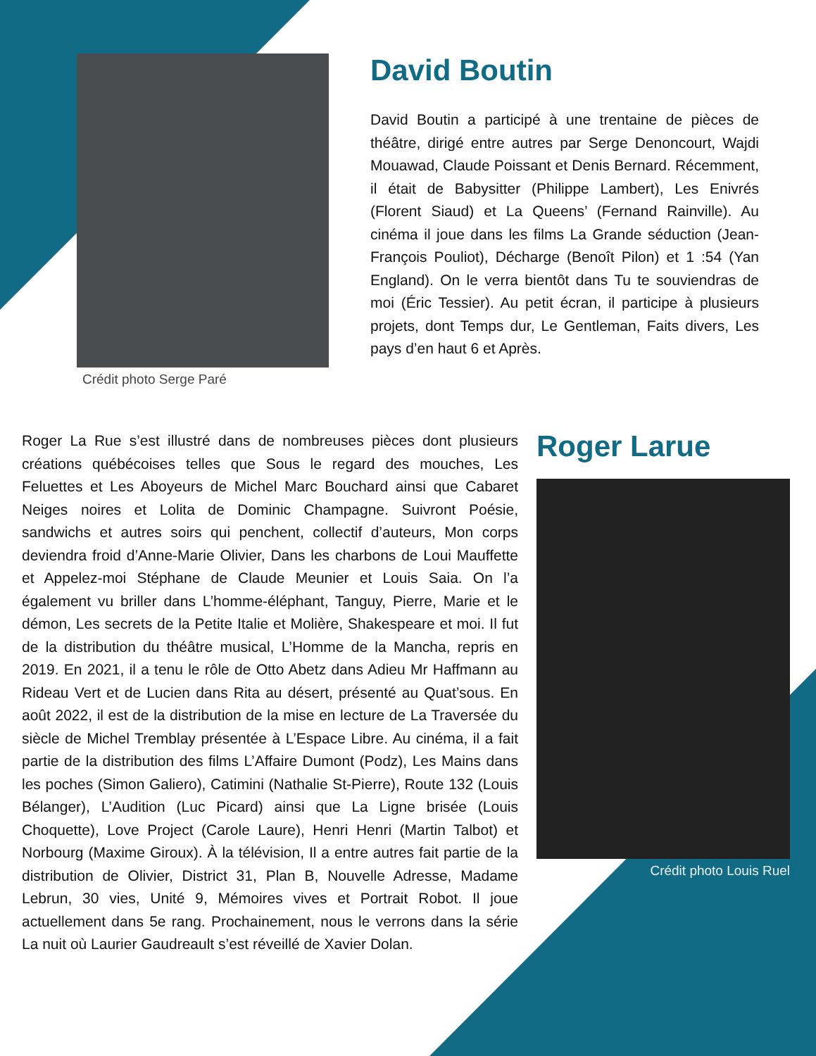Crédit photo Serge Paré
David Boutin
David Boutin a participé à une trentaine de pièces de théâtre, dirigé entre autres par Serge Denoncourt, Wajdi Mouawad, Claude Poissant et Denis Bernard. Récemment, il était de Babysitter (Philippe Lambert), Les Enivrés (Florent Siaud) et La Queens’ (Fernand Rainville). Au cinéma il joue dans les films La Grande séduction (Jean-François Pouliot), Décharge (Benoît Pilon) et 1 :54 (Yan England). On le verra bientôt dans Tu te souviendras de moi (Éric Tessier). Au petit écran, il participe à plusieurs projets, dont Temps dur, Le Gentleman, Faits divers, Les pays d’en haut 6 et Après.
Roger La Rue s’est illustré dans de nombreuses pièces dont plusieurs créations québécoises telles que Sous le regard des mouches, Les Feluettes et Les Aboyeurs de Michel Marc Bouchard ainsi que Cabaret Neiges noires et Lolita de Dominic Champagne. Suivront Poésie, sandwichs et autres soirs qui penchent, collectif d’auteurs, Mon corps deviendra froid d’Anne-Marie Olivier, Dans les charbons de Loui Mauffette et Appelez-moi Stéphane de Claude Meunier et Louis Saia. On l’a également vu briller dans L’homme-éléphant, Tanguy, Pierre, Marie et le démon, Les secrets de la Petite Italie et Molière, Shakespeare et moi. Il fut de la distribution du théâtre musical, L’Homme de la Mancha, repris en 2019. En 2021, il a tenu le rôle de Otto Abetz dans Adieu Mr Haffmann au Rideau Vert et de Lucien dans Rita au désert, présenté au Quat’sous. En août 2022, il est de la distribution de la mise en lecture de La Traversée du siècle de Michel Tremblay présentée à L’Espace Libre. Au cinéma, il a fait partie de la distribution des films L’Affaire Dumont (Podz), Les Mains dans les poches (Simon Galiero), Catimini (Nathalie St-Pierre), Route 132 (Louis Bélanger), L’Audition (Luc Picard) ainsi que La Ligne brisée (Louis Choquette), Love Project (Carole Laure), Henri Henri (Martin Talbot) et Norbourg (Maxime Giroux). À la télévision, Il a entre autres fait partie de la distribution de Olivier, District 31, Plan B, Nouvelle Adresse, Madame Lebrun, 30 vies, Unité 9, Mémoires vives et Portrait Robot. Il joue actuellement dans 5e rang. Prochainement, nous le verrons dans la série La nuit où Laurier Gaudreault s’est réveillé de Xavier Dolan.
Roger Larue
Crédit photo Louis Ruel